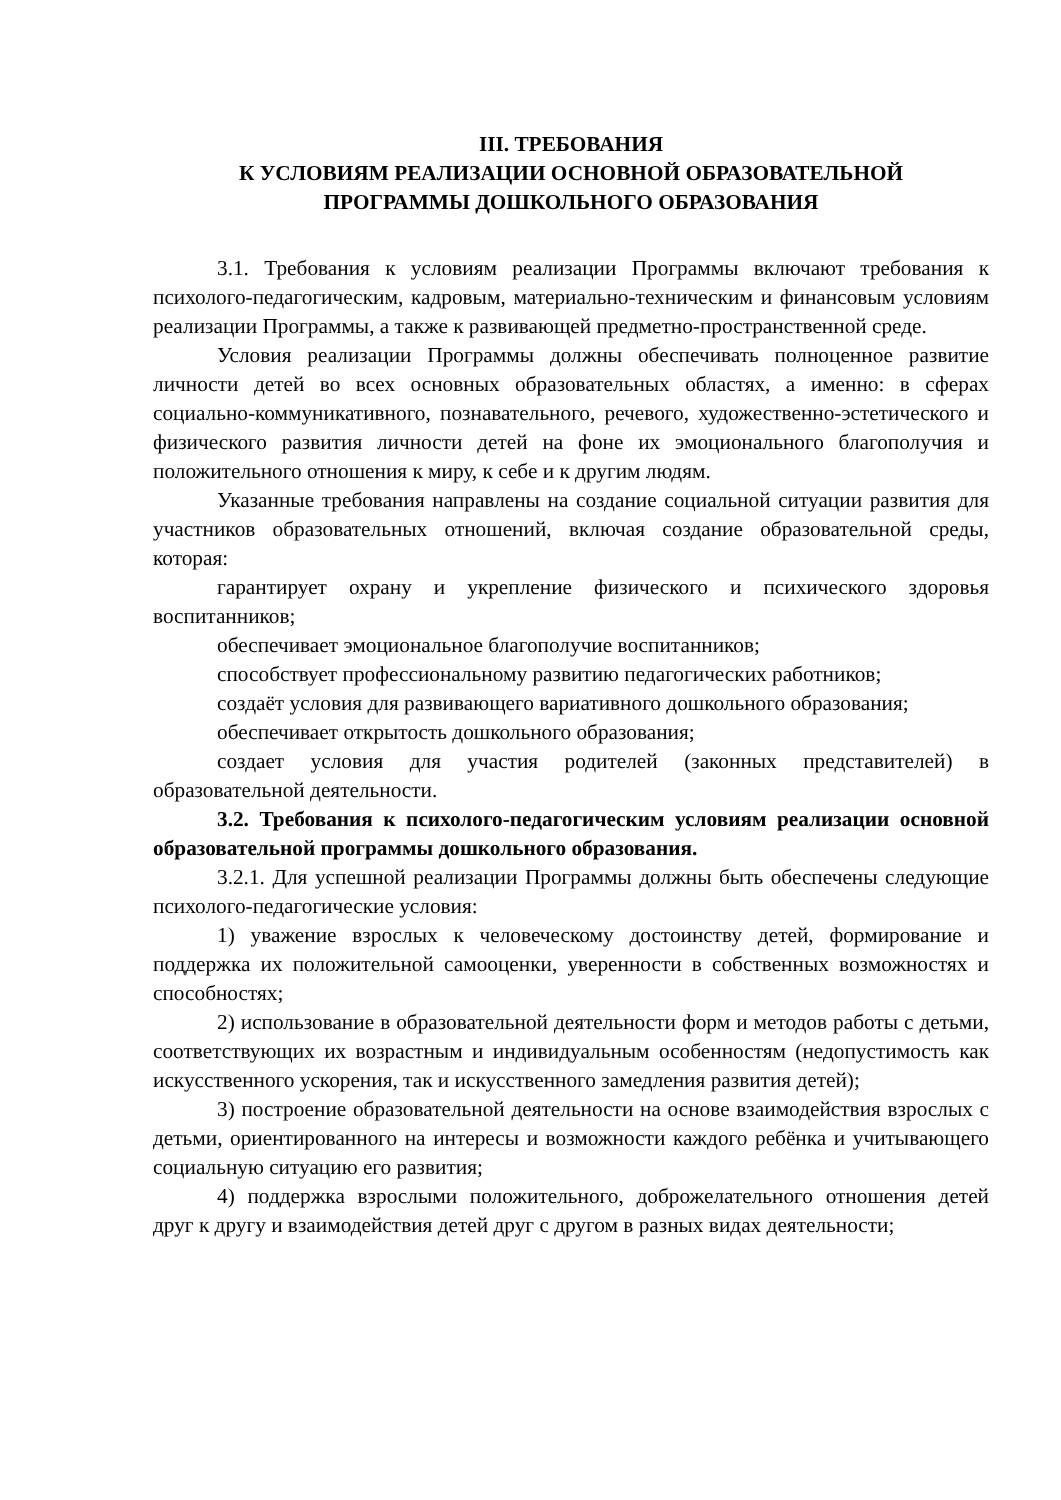III. ТРЕБОВАНИЯ
К УСЛОВИЯМ РЕАЛИЗАЦИИ ОСНОВНОЙ ОБРАЗОВАТЕЛЬНОЙ
ПРОГРАММЫ ДОШКОЛЬНОГО ОБРАЗОВАНИЯ
3.1. Требования к условиям реализации Программы включают требования к психолого-педагогическим, кадровым, материально-техническим и финансовым условиям реализации Программы, а также к развивающей предметно-пространственной среде.
Условия реализации Программы должны обеспечивать полноценное развитие личности детей во всех основных образовательных областях, а именно: в сферах социально-коммуникативного, познавательного, речевого, художественно-эстетического и физического развития личности детей на фоне их эмоционального благополучия и положительного отношения к миру, к себе и к другим людям.
Указанные требования направлены на создание социальной ситуации развития для участников образовательных отношений, включая создание образовательной среды, которая:
гарантирует охрану и укрепление физического и психического здоровья воспитанников;
обеспечивает эмоциональное благополучие воспитанников;
способствует профессиональному развитию педагогических работников;
создаёт условия для развивающего вариативного дошкольного образования;
обеспечивает открытость дошкольного образования;
создает условия для участия родителей (законных представителей) в образовательной деятельности.
3.2. Требования к психолого-педагогическим условиям реализации основной образовательной программы дошкольного образования.
3.2.1. Для успешной реализации Программы должны быть обеспечены следующие психолого-педагогические условия:
1) уважение взрослых к человеческому достоинству детей, формирование и поддержка их положительной самооценки, уверенности в собственных возможностях и способностях;
2) использование в образовательной деятельности форм и методов работы с детьми, соответствующих их возрастным и индивидуальным особенностям (недопустимость как искусственного ускорения, так и искусственного замедления развития детей);
3) построение образовательной деятельности на основе взаимодействия взрослых с детьми, ориентированного на интересы и возможности каждого ребёнка и учитывающего социальную ситуацию его развития;
4) поддержка взрослыми положительного, доброжелательного отношения детей друг к другу и взаимодействия детей друг с другом в разных видах деятельности;